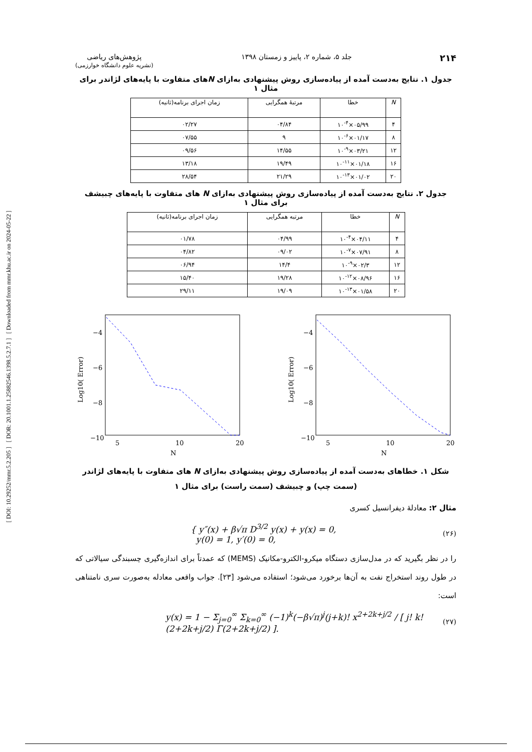[ DOI: 10.29252/mmr.5.2.205 ] [ DOR: 20.1001.1.25882546.1398.5.2.7.1 ] [ Downloaded from mmr.khu.ac.ir on 2024-05-22 ]
۲۱۴ جلد ۵، شماره ۲، پاییز و زمستان ۱۳۹۸ پژوهش‌های ریاضی
(نشریه علوم دانشگاه خوارزمی)
جدول ۱. نتایج به‌دست آمده از پیاده‌سازی روش پیشنهادی به‌ازای Nهای متفاوت با پایه‌های لژاندر برای مثال ۱
| N | خطا | مرتبهٔ همگرایی | زمان اجرای برنامه(ثانیه) |
| --- | --- | --- | --- |
| ۴ | ۰۵/۹۹×۱۰<sup>-۴</sup> | ۰۴/۸۴ | ۰۲/۲۷ |
| ۸ | ۰۱/۱۷×۱۰<sup>-۶</sup> | ۹ | ۰۷/۵۵ |
| ۱۲ | ۰۳/۲۱×۱۰<sup>-۹</sup> | ۱۴/۵۵ | ۰۹/۵۶ |
| ۱۶ | ۰۱/۱۸×۱۰<sup>-۱۱</sup> | ۱۹/۴۹ | ۱۳/۱۸ |
| ۲۰ | ۰۱/۰۲×۱۰<sup>-۱۳</sup> | ۲۱/۲۹ | ۲۸/۵۴ |
جدول ۲. نتایج به‌دست آمده از پیاده‌سازی روش پیشنهادی به‌ازای N های متفاوت با پایه‌های چبیشف برای مثال ۱
| N | خطا | مرتبه همگرایی | زمان اجرای برنامه(ثانیه) |
| --- | --- | --- | --- |
| ۴ | ۰۴/۱۱×۱۰<sup>-۴</sup> | ۰۴/۹۹ | ۰۱/۷۸ |
| ۸ | ۰۷/۹۱×۱۰<sup>-۷</sup> | ۰۹/۰۲ | ۰۴/۸۲ |
| ۱۲ | ۰۲/۳×۱۰<sup>-۹</sup> | ۱۴/۴ | ۰۶/۹۴ |
| ۱۶ | ۰۸/۹۶×۱۰<sup>-۱۲</sup> | ۱۹/۲۸ | ۱۵/۴۰ |
| ۲۰ | ۰۱/۵۸×۱۰<sup>-۱۳</sup> | ۱۹/۰۹ | ۲۹/۱۱ |
−4
−6
−8
−10
5
10
20
N
Log10( Error)
−4
−6
−8
−10
5
10
20
N
Log10( Error)
شکل ۱. خطاهای به‌دست آمده از پیاده‌سازی روش پیشنهادی به‌ازای N های متفاوت با پایه‌های لژاندر (سمت چپ) و چبیشف (سمت راست) برای مثال ۱
مثال ۲: معادلهٔ دیفرانسیل کسری
{ y″(x) + β√π D<sup>3/2</sup> y(x) + y(x) = 0,
y(0) = 1, y′(0) = 0, (۲۶)
را در نظر بگیرید که در مدل‌سازی دستگاه میکرو-الکترو-مکانیک (MEMS) که عمدتاً برای اندازه‌گیری چسبندگی سیالاتی که در طول روند استخراج نفت به آن‌ها برخورد می‌شود؛ استفاده می‌شود [۲۳]. جواب واقعی معادله به‌صورت سری نامتناهی است:
y(x) = 1 − Σ<sub>j=0</sub><sup>∞</sup> Σ<sub>k=0</sub><sup>∞</sup> (−1)<sup>k</sup>(−β√π)<sup>j</sup>(j+k)! x<sup>2+2k+j/2</sup> / [ j! k! (2+2k+j/2) Γ(2+2k+j/2) ]. (۲۷)